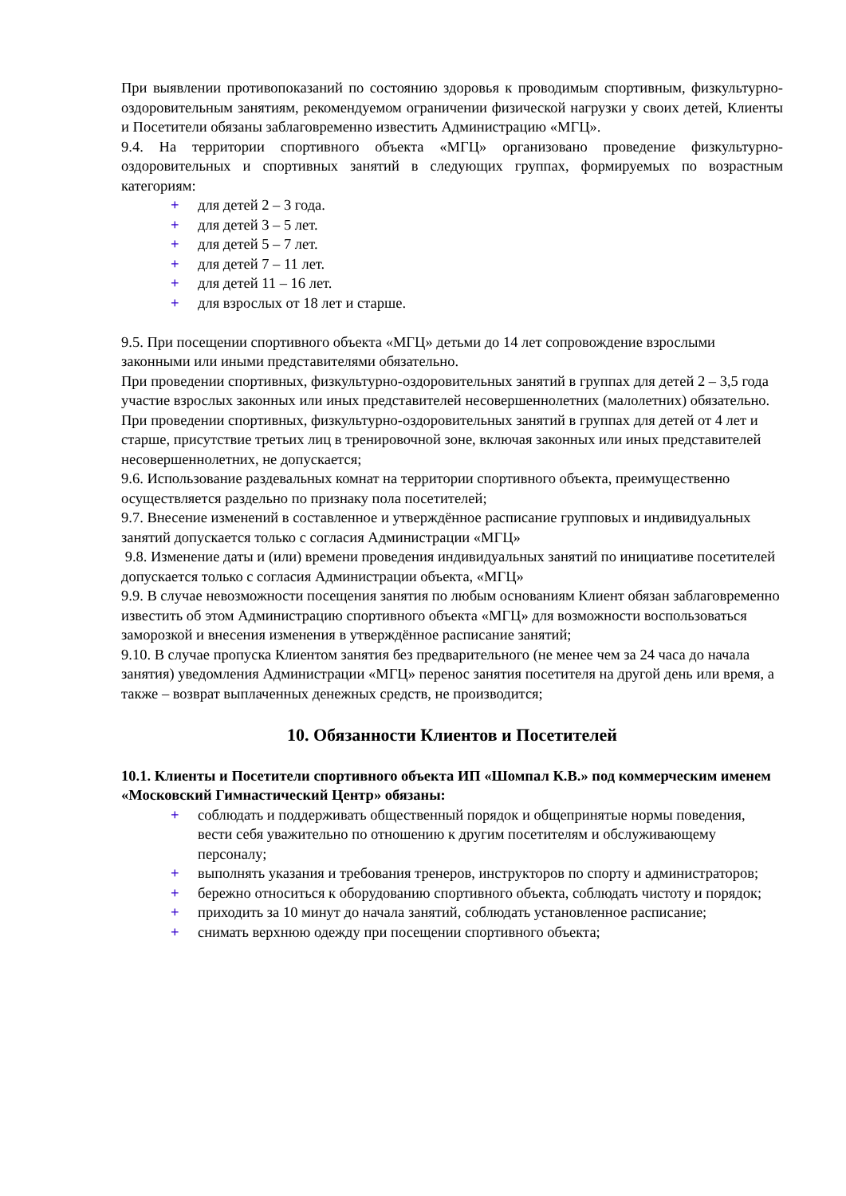При выявлении противопоказаний по состоянию здоровья к проводимым спортивным, физкультурно-оздоровительным занятиям, рекомендуемом ограничении физической нагрузки у своих детей, Клиенты и Посетители обязаны заблаговременно известить Администрацию «МГЦ».
9.4. На территории спортивного объекта «МГЦ» организовано проведение физкультурно-оздоровительных и спортивных занятий в следующих группах, формируемых по возрастным категориям:
+ для детей 2 – 3 года.
+ для детей 3 – 5 лет.
+ для детей 5 – 7 лет.
+ для детей 7 – 11 лет.
+ для детей 11 – 16 лет.
+ для взрослых от 18 лет и старше.
9.5. При посещении спортивного объекта «МГЦ» детьми до 14 лет сопровождение взрослыми законными или иными представителями обязательно.
При проведении спортивных, физкультурно-оздоровительных занятий в группах для детей 2 – 3,5 года участие взрослых законных или иных представителей несовершеннолетних (малолетних) обязательно.
При проведении спортивных, физкультурно-оздоровительных занятий в группах для детей от 4 лет и старше, присутствие третьих лиц в тренировочной зоне, включая законных или иных представителей несовершеннолетних, не допускается;
9.6. Использование раздевальных комнат на территории спортивного объекта, преимущественно осуществляется раздельно по признаку пола посетителей;
9.7. Внесение изменений в составленное и утверждённое расписание групповых и индивидуальных занятий допускается только с согласия Администрации «МГЦ»
9.8. Изменение даты и (или) времени проведения индивидуальных занятий по инициативе посетителей допускается только с согласия Администрации объекта, «МГЦ»
9.9. В случае невозможности посещения занятия по любым основаниям Клиент обязан заблаговременно известить об этом Администрацию спортивного объекта «МГЦ» для возможности воспользоваться заморозкой и внесения изменения в утверждённое расписание занятий;
9.10. В случае пропуска Клиентом занятия без предварительного (не менее чем за 24 часа до начала занятия) уведомления Администрации «МГЦ» перенос занятия посетителя на другой день или время, а также – возврат выплаченных денежных средств, не производится;
10. Обязанности Клиентов и Посетителей
10.1. Клиенты и Посетители спортивного объекта ИП «Шомпал К.В.» под коммерческим именем «Московский Гимнастический Центр» обязаны:
+ соблюдать и поддерживать общественный порядок и общепринятые нормы поведения, вести себя уважительно по отношению к другим посетителям и обслуживающему персоналу;
+ выполнять указания и требования тренеров, инструкторов по спорту и администраторов;
+ бережно относиться к оборудованию спортивного объекта, соблюдать чистоту и порядок;
+ приходить за 10 минут до начала занятий, соблюдать установленное расписание;
+ снимать верхнюю одежду при посещении спортивного объекта;